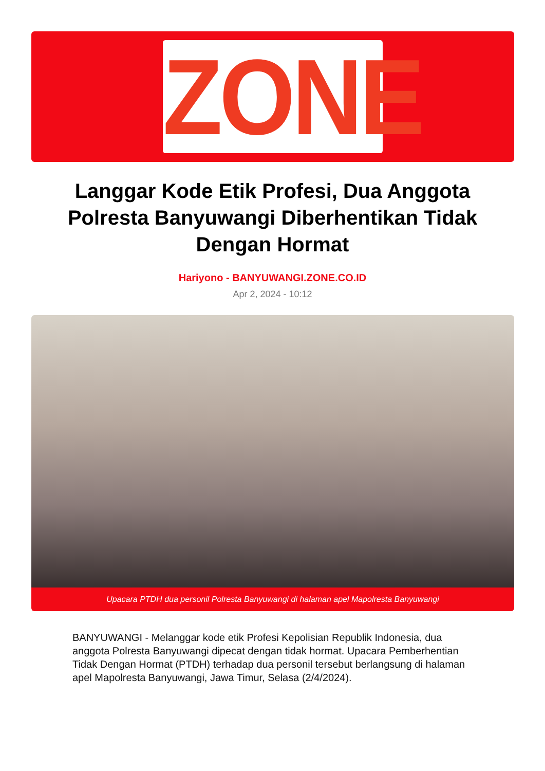ZONE
Langgar Kode Etik Profesi, Dua Anggota Polresta Banyuwangi Diberhentikan Tidak Dengan Hormat
Hariyono - BANYUWANGI.ZONE.CO.ID
Apr 2, 2024 - 10:12
Upacara PTDH dua personil Polresta Banyuwangi di halaman apel Mapolresta Banyuwangi
BANYUWANGI - Melanggar kode etik Profesi Kepolisian Republik Indonesia, dua anggota Polresta Banyuwangi dipecat dengan tidak hormat. Upacara Pemberhentian Tidak Dengan Hormat (PTDH) terhadap dua personil tersebut berlangsung di halaman apel Mapolresta Banyuwangi, Jawa Timur, Selasa (2/4/2024).